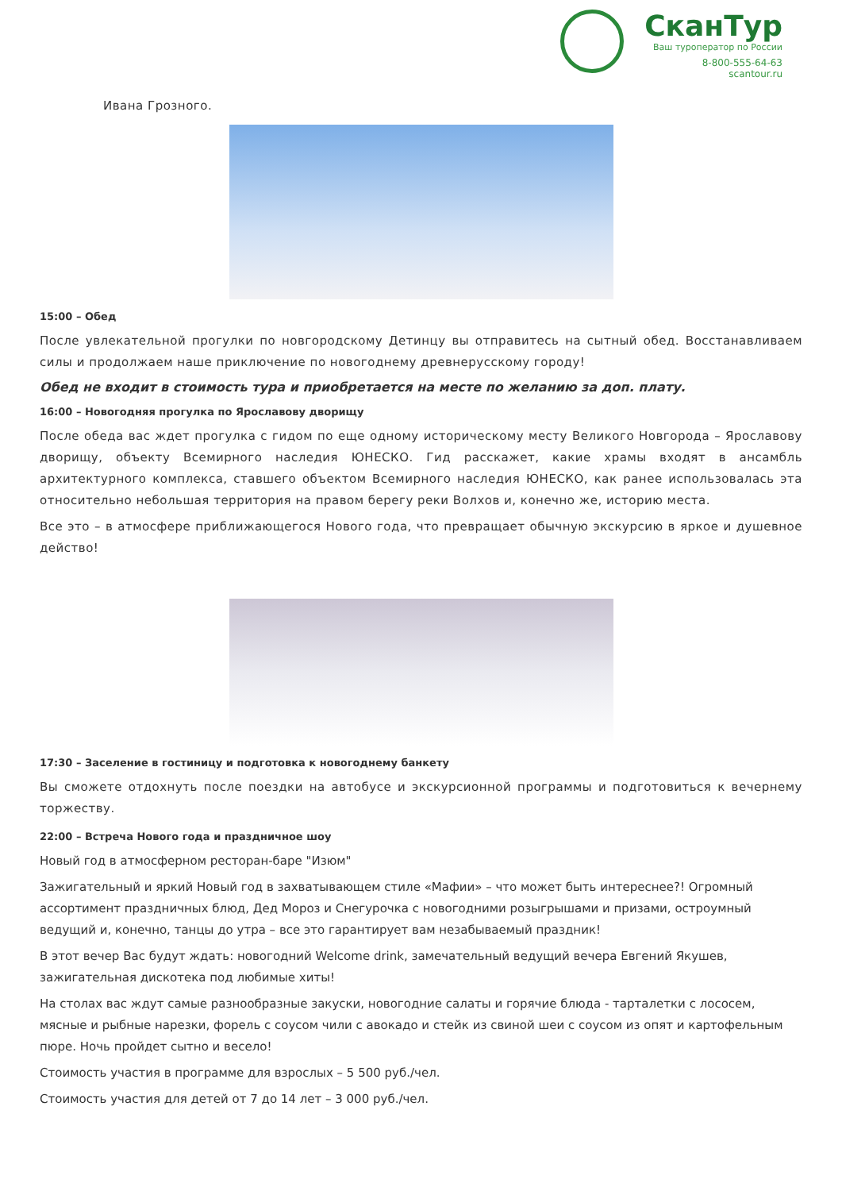СканТур
Ваш туроператор по России
8-800-555-64-63
scantour.ru
Ивана Грозного.
15:00 – Обед
После увлекательной прогулки по новгородскому Детинцу вы отправитесь на сытный обед. Восстанавливаем силы и продолжаем наше приключение по новогоднему древнерусскому городу!
Обед не входит в стоимость тура и приобретается на месте по желанию за доп. плату.
16:00 – Новогодняя прогулка по Ярославову дворищу
После обеда вас ждет прогулка с гидом по еще одному историческому месту Великого Новгорода – Ярославову дворищу, объекту Всемирного наследия ЮНЕСКО. Гид расскажет, какие храмы входят в ансамбль архитектурного комплекса, ставшего объектом Всемирного наследия ЮНЕСКО, как ранее использовалась эта относительно небольшая территория на правом берегу реки Волхов и, конечно же, историю места.
Все это – в атмосфере приближающегося Нового года, что превращает обычную экскурсию в яркое и душевное действо!
17:30 – Заселение в гостиницу и подготовка к новогоднему банкету
Вы сможете отдохнуть после поездки на автобусе и экскурсионной программы и подготовиться к вечернему торжеству.
22:00 – Встреча Нового года и праздничное шоу
Новый год в атмосферном ресторан-баре "Изюм"
Зажигательный и яркий Новый год в захватывающем стиле «Мафии» – что может быть интереснее?! Огромный ассортимент праздничных блюд, Дед Мороз и Снегурочка с новогодними розыгрышами и призами, остроумный ведущий и, конечно, танцы до утра – все это гарантирует вам незабываемый праздник!
В этот вечер Вас будут ждать: новогодний Welcome drink, замечательный ведущий вечера Евгений Якушев, зажигательная дискотека под любимые хиты!
На столах вас ждут самые разнообразные закуски, новогодние салаты и горячие блюда - тарталетки с лососем, мясные и рыбные нарезки, форель с соусом чили с авокадо и стейк из свиной шеи с соусом из опят и картофельным пюре. Ночь пройдет сытно и весело!
Стоимость участия в программе для взрослых – 5 500 руб./чел.
Стоимость участия для детей от 7 до 14 лет – 3 000 руб./чел.